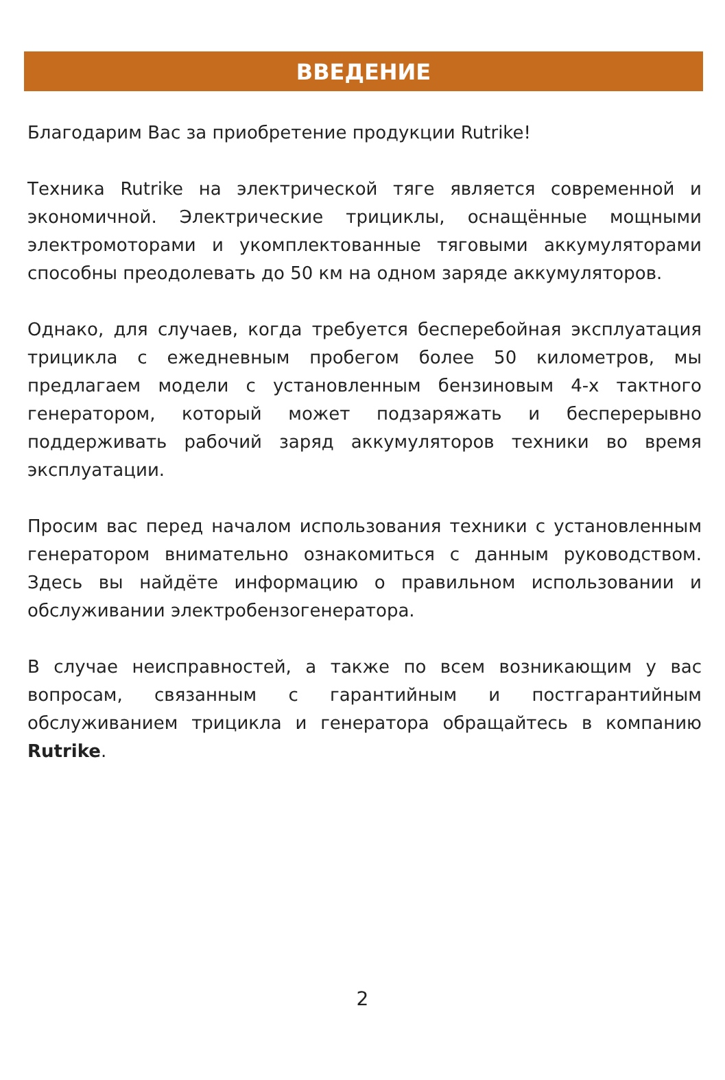ВВЕДЕНИЕ
Благодарим Вас за приобретение продукции Rutrike!
Техника Rutrike на электрической тяге является современной и экономичной. Электрические трициклы, оснащённые мощными электромоторами и укомплектованные тяговыми аккумуляторами способны преодолевать до 50 км на одном заряде аккумуляторов.
Однако, для случаев, когда требуется бесперебойная эксплуатация трицикла с ежедневным пробегом более 50 километров, мы предлагаем модели с установленным бензиновым 4-х тактного генератором, который может подзаряжать и бесперерывно поддерживать рабочий заряд аккумуляторов техники во время эксплуатации.
Просим вас перед началом использования техники с установленным генератором внимательно ознакомиться с данным руководством. Здесь вы найдёте информацию о правильном использовании и обслуживании электробензогенератора.
В случае неисправностей, а также по всем возникающим у вас вопросам, связанным с гарантийным и постгарантийным обслуживанием трицикла и генератора обращайтесь в компанию Rutrike.
2